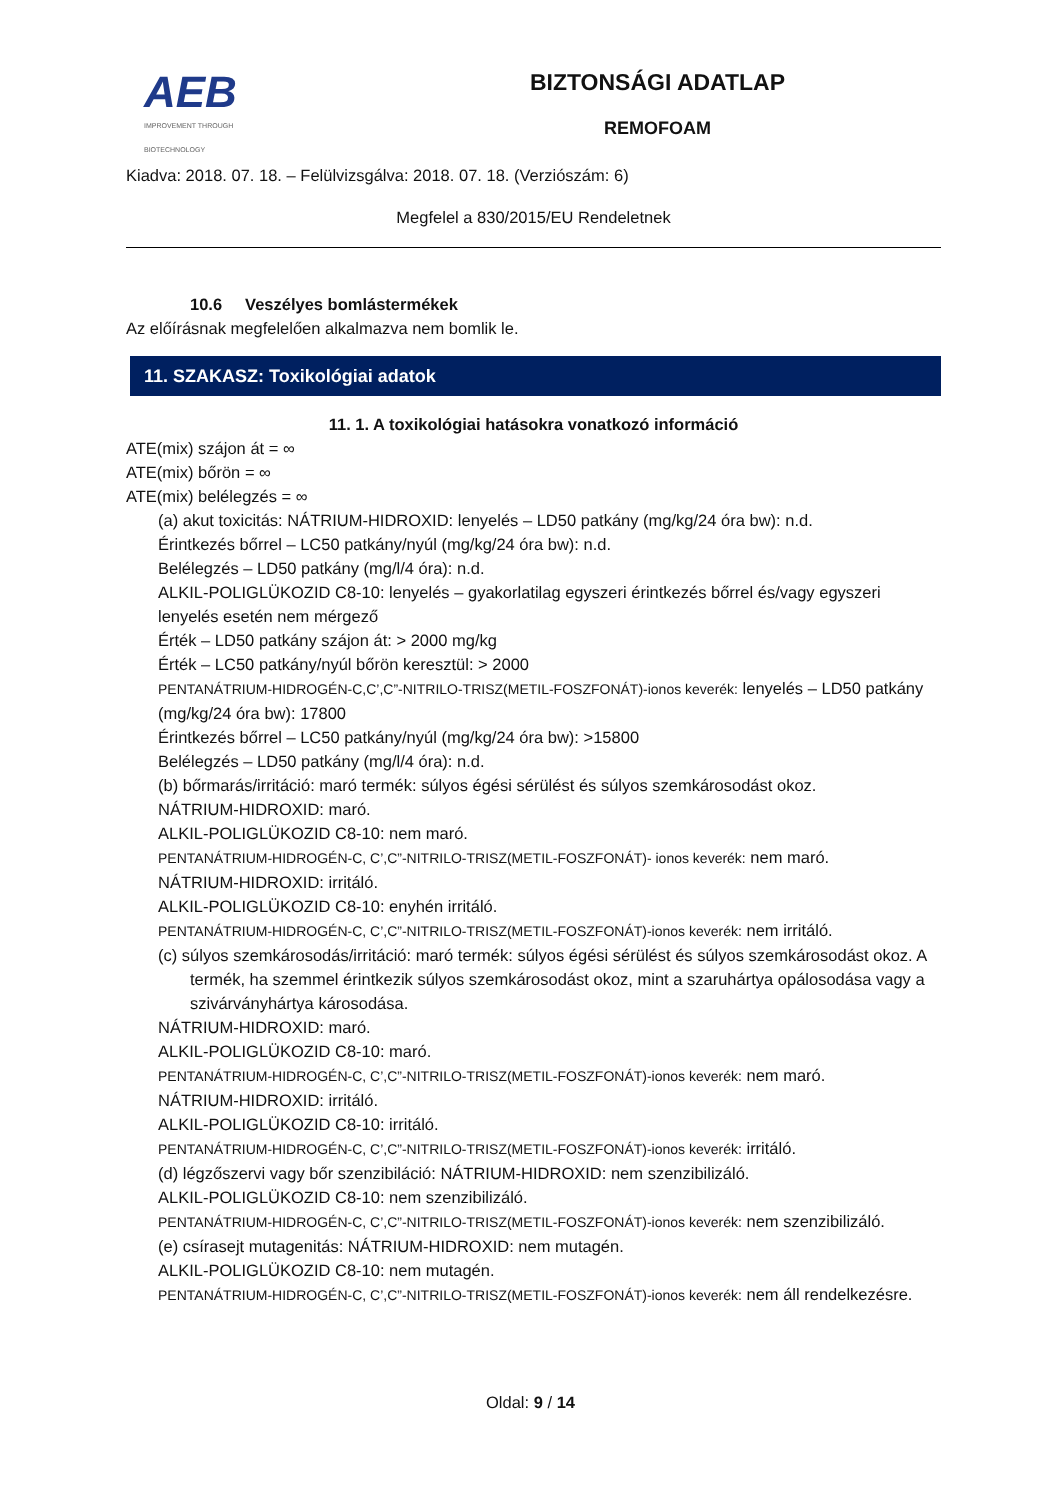AEB
IMPROVEMENT THROUGH BIOTECHNOLOGY
BIZTONSÁGI ADATLAP
REMOFOAM
Kiadva: 2018. 07. 18. – Felülvizsgálva: 2018. 07. 18. (Verziószám: 6)
Megfelel a 830/2015/EU Rendeletnek
10.6 Veszélyes bomlástermékek
Az előírásnak megfelelően alkalmazva nem bomlik le.
11. SZAKASZ: Toxikológiai adatok
11. 1. A toxikológiai hatásokra vonatkozó információ
ATE(mix) szájon át = ∞
ATE(mix) bőrön = ∞
ATE(mix) belélegzés = ∞
(a) akut toxicitás: NÁTRIUM-HIDROXID: lenyelés – LD50 patkány (mg/kg/24 óra bw): n.d.
Érintkezés bőrrel – LC50 patkány/nyúl (mg/kg/24 óra bw): n.d.
Belélegzés – LD50 patkány (mg/l/4 óra): n.d.
ALKIL-POLIGLÜKOZID C8-10: lenyelés – gyakorlatilag egyszeri érintkezés bőrrel és/vagy egyszeri lenyelés esetén nem mérgező
Érték – LD50 patkány szájon át: > 2000 mg/kg
Érték – LC50 patkány/nyúl bőrön keresztül: > 2000
PENTANÁTRIUM-HIDROGÉN-C,C’,C”-NITRILO-TRISZ(METIL-FOSZFONÁT)-ionos keverék: lenyelés – LD50 patkány (mg/kg/24 óra bw): 17800
Érintkezés bőrrel – LC50 patkány/nyúl (mg/kg/24 óra bw): >15800
Belélegzés – LD50 patkány (mg/l/4 óra): n.d.
(b) bőrmarás/irritáció: maró termék: súlyos égési sérülést és súlyos szemkárosodást okoz.
NÁTRIUM-HIDROXID: maró.
ALKIL-POLIGLÜKOZID C8-10: nem maró.
PENTANÁTRIUM-HIDROGÉN-C, C’,C”-NITRILO-TRISZ(METIL-FOSZFONÁT)- ionos keverék: nem maró.
NÁTRIUM-HIDROXID: irritáló.
ALKIL-POLIGLÜKOZID C8-10: enyhén irritáló.
PENTANÁTRIUM-HIDROGÉN-C, C’,C”-NITRILO-TRISZ(METIL-FOSZFONÁT)-ionos keverék: nem irritáló.
(c) súlyos szemkárosodás/irritáció: maró termék: súlyos égési sérülést és súlyos szemkárosodást okoz. A termék, ha szemmel érintkezik súlyos szemkárosodást okoz, mint a szaruhártya opálosodása vagy a szivárványhártya károsodása.
NÁTRIUM-HIDROXID: maró.
ALKIL-POLIGLÜKOZID C8-10: maró.
PENTANÁTRIUM-HIDROGÉN-C, C’,C”-NITRILO-TRISZ(METIL-FOSZFONÁT)-ionos keverék: nem maró.
NÁTRIUM-HIDROXID: irritáló.
ALKIL-POLIGLÜKOZID C8-10: irritáló.
PENTANÁTRIUM-HIDROGÉN-C, C’,C”-NITRILO-TRISZ(METIL-FOSZFONÁT)-ionos keverék: irritáló.
(d) légzőszervi vagy bőr szenzibiláció: NÁTRIUM-HIDROXID: nem szenzibilizáló.
ALKIL-POLIGLÜKOZID C8-10: nem szenzibilizáló.
PENTANÁTRIUM-HIDROGÉN-C, C’,C”-NITRILO-TRISZ(METIL-FOSZFONÁT)-ionos keverék: nem szenzibilizáló.
(e) csírasejt mutagenitás: NÁTRIUM-HIDROXID: nem mutagén.
ALKIL-POLIGLÜKOZID C8-10: nem mutagén.
PENTANÁTRIUM-HIDROGÉN-C, C’,C”-NITRILO-TRISZ(METIL-FOSZFONÁT)-ionos keverék: nem áll rendelkezésre.
Oldal: 9 / 14